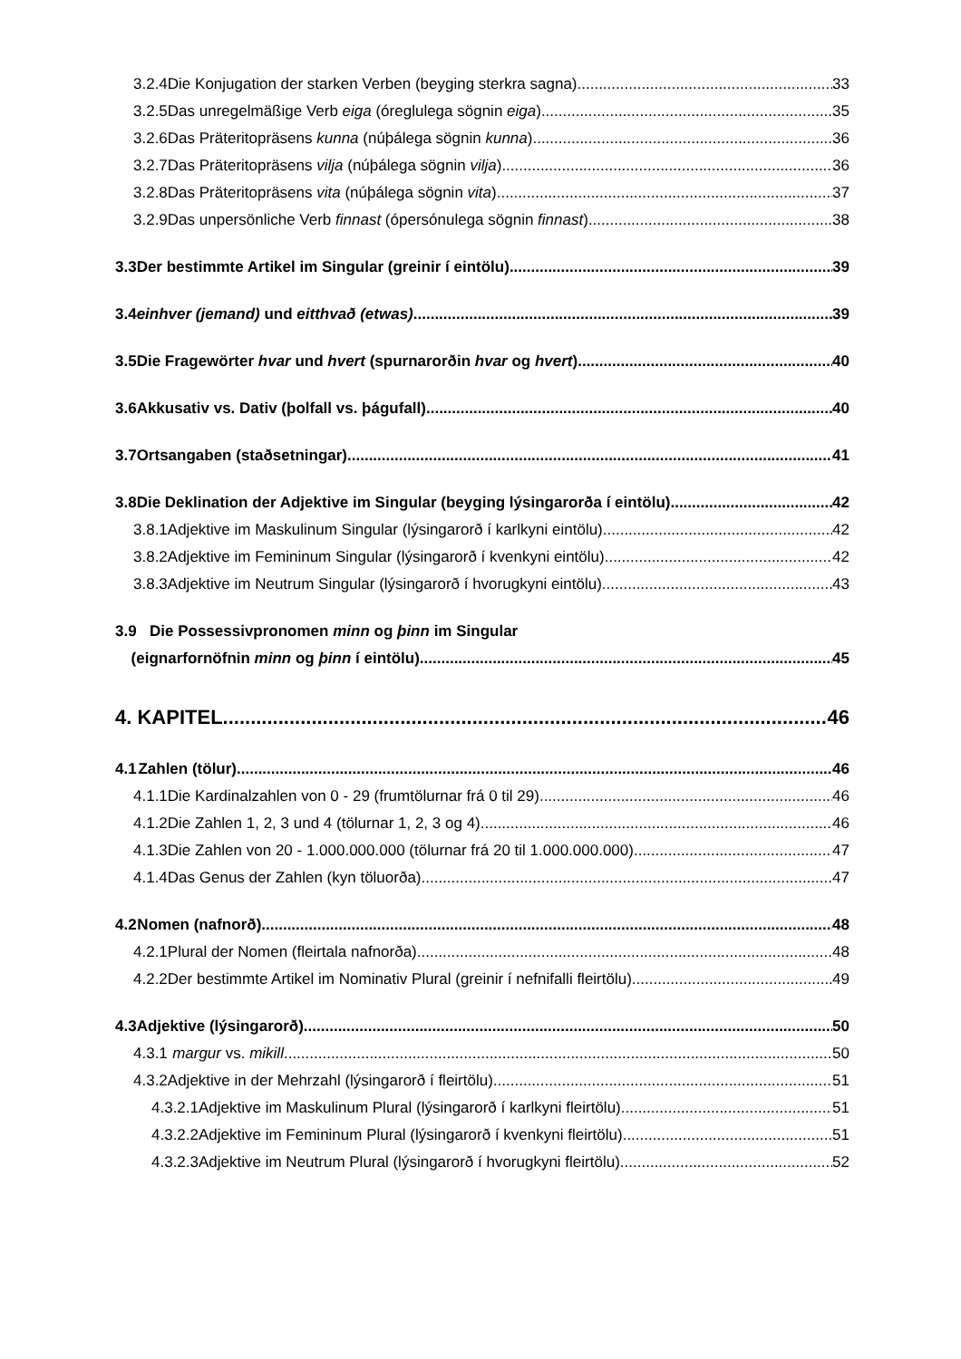3.2.4 Die Konjugation der starken Verben (beyging sterkra sagna) 33
3.2.5 Das unregelmäßige Verb eiga (óreglulega sögnin eiga) 35
3.2.6 Das Präteritopräsens kunna (núþálega sögnin kunna) 36
3.2.7 Das Präteritopräsens vilja (núþálega sögnin vilja) 36
3.2.8 Das Präteritopräsens vita (núþálega sögnin vita) 37
3.2.9 Das unpersönliche Verb finnast (ópersónulega sögnin finnast) 38
3.3 Der bestimmte Artikel im Singular (greinir í eintölu) 39
3.4 einhver (jemand) und eitthvað (etwas) 39
3.5 Die Fragewörter hvar und hvert (spurnarorðin hvar og hvert) 40
3.6 Akkusativ vs. Dativ (þolfall vs. þágufall) 40
3.7 Ortsangaben (staðsetningar) 41
3.8 Die Deklination der Adjektive im Singular (beyging lýsingarorða í eintölu) 42
3.8.1 Adjektive im Maskulinum Singular (lýsingarorð í karlkyni eintölu) 42
3.8.2 Adjektive im Femininum Singular (lýsingarorð í kvenkyni eintölu) 42
3.8.3 Adjektive im Neutrum Singular (lýsingarorð í hvorugkyni eintölu) 43
3.9 Die Possessivpronomen minn og þinn im Singular
(eignarfornöfnin minn og þinn í eintölu) 45
4. KAPITEL 46
4.1 Zahlen (tölur) 46
4.1.1 Die Kardinalzahlen von 0 - 29 (frumtölurnar frá 0 til 29) 46
4.1.2 Die Zahlen 1, 2, 3 und 4 (tölurnar 1, 2, 3 og 4) 46
4.1.3 Die Zahlen von 20 - 1.000.000.000 (tölurnar frá 20 til 1.000.000.000) 47
4.1.4 Das Genus der Zahlen (kyn töluorða) 47
4.2 Nomen (nafnorð) 48
4.2.1 Plural der Nomen (fleirtala nafnorða) 48
4.2.2 Der bestimmte Artikel im Nominativ Plural (greinir í nefnifalli fleirtölu) 49
4.3 Adjektive (lýsingarorð) 50
4.3.1 margur vs. mikill 50
4.3.2 Adjektive in der Mehrzahl (lýsingarorð í fleirtölu) 51
4.3.2.1 Adjektive im Maskulinum Plural (lýsingarorð í karlkyni fleirtölu) 51
4.3.2.2 Adjektive im Femininum Plural (lýsingarorð í kvenkyni fleirtölu) 51
4.3.2.3 Adjektive im Neutrum Plural (lýsingarorð í hvorugkyni fleirtölu) 52